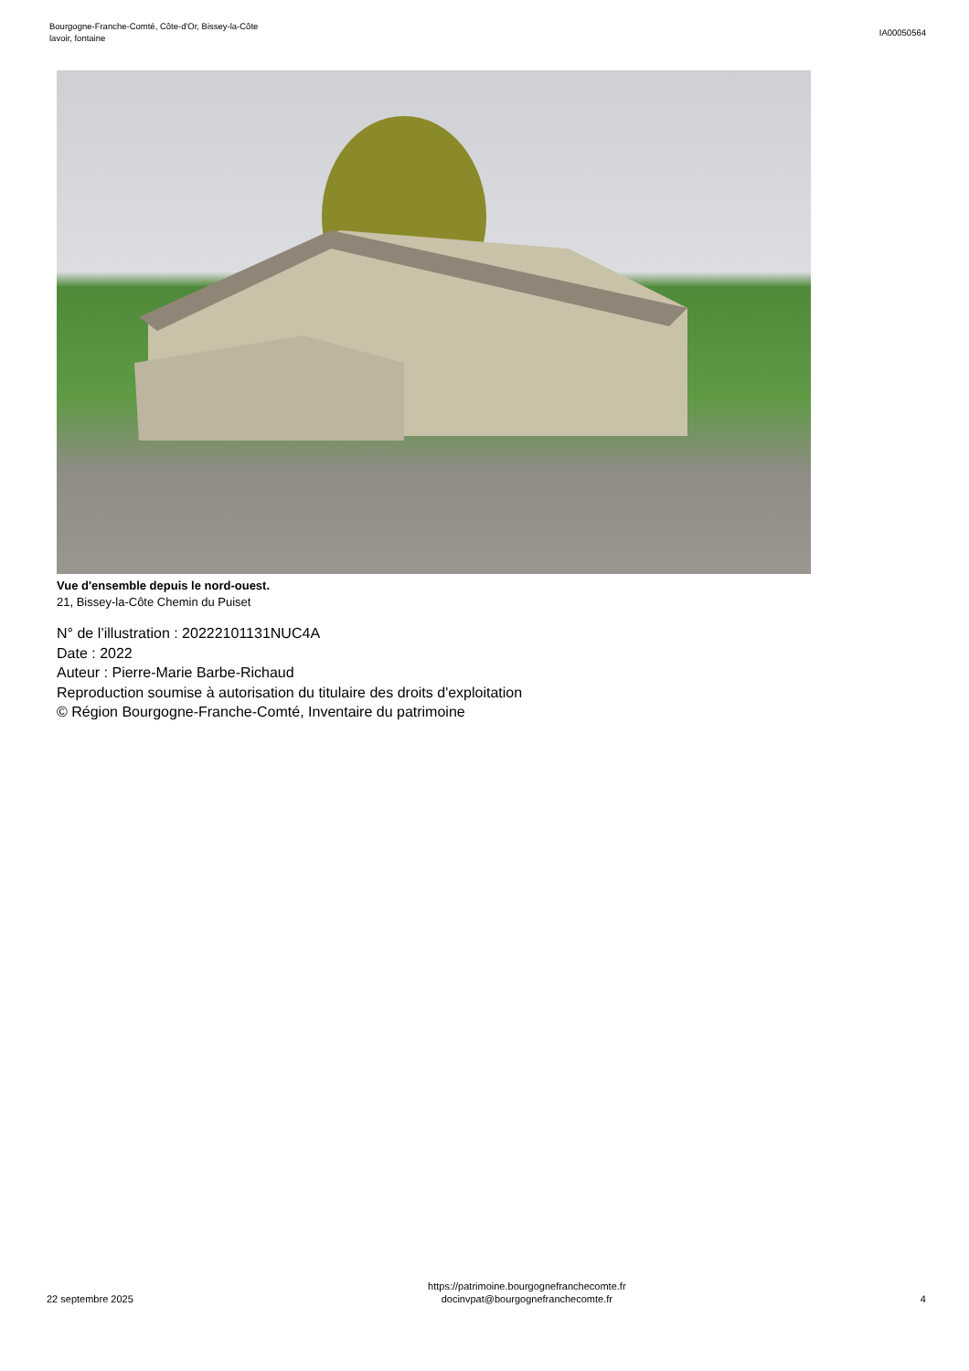Bourgogne-Franche-Comté, Côte-d'Or, Bissey-la-Côte
lavoir, fontaine
IA00050564
Vue d'ensemble depuis le nord-ouest.
21, Bissey-la-Côte Chemin du Puiset
N° de l’illustration : 20222101131NUC4A
Date : 2022
Auteur : Pierre-Marie Barbe-Richaud
Reproduction soumise à autorisation du titulaire des droits d'exploitation
© Région Bourgogne-Franche-Comté, Inventaire du patrimoine
22 septembre 2025
https://patrimoine.bourgognefranchecomte.fr
docinvpat@bourgognefranchecomte.fr
4